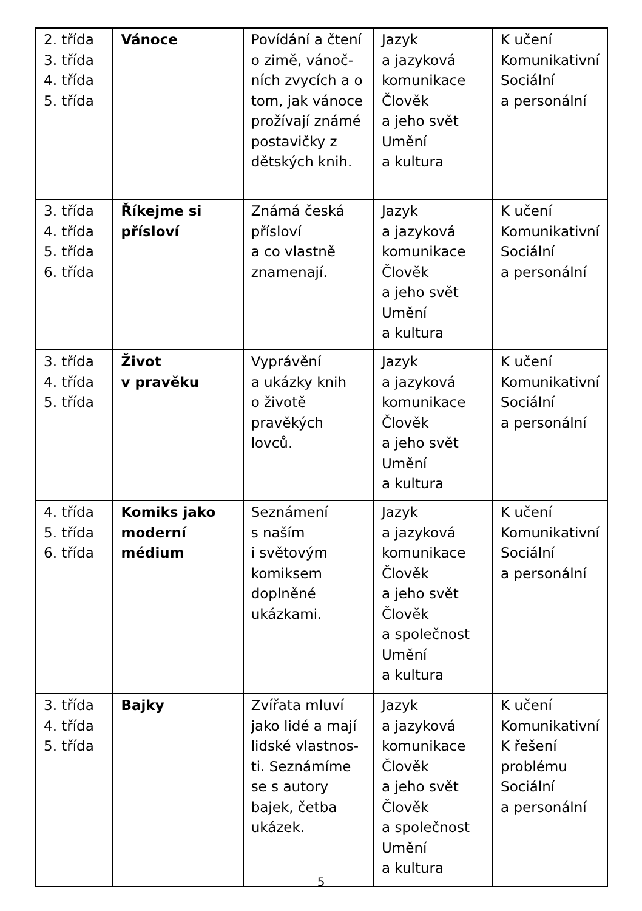| 2. třída 3. třída 4. třída 5. třída | Vánoce | Povídání a čtení o zimě, vánoč-ních zvycích a o tom, jak vánoce prožívají známé postavičky z dětských knih. | Jazyk a jazyková komunikace Člověk a jeho svět Umění a kultura | K učení Komunikativní Sociální a personální |
| 3. třída 4. třída 5. třída 6. třída | Říkejme si přísloví | Známá česká přísloví a co vlastně znamenají. | Jazyk a jazyková komunikace Člověk a jeho svět Umění a kultura | K učení Komunikativní Sociální a personální |
| 3. třída 4. třída 5. třída | Život v pravěku | Vyprávění a ukázky knih o životě pravěkých lovců. | Jazyk a jazyková komunikace Člověk a jeho svět Umění a kultura | K učení Komunikativní Sociální a personální |
| 4. třída 5. třída 6. třída | Komiks jako moderní médium | Seznámení s naším i světovým komiksem doplněné ukázkami. | Jazyk a jazyková komunikace Člověk a jeho svět Člověk a společnost Umění a kultura | K učení Komunikativní Sociální a personální |
| 3. třída 4. třída 5. třída | Bajky | Zvířata mluví jako lidé a mají lidské vlastnos-ti. Seznámíme se s autory bajek, četba ukázek. | Jazyk a jazyková komunikace Člověk a jeho svět Člověk a společnost Umění a kultura | K učení Komunikativní K řešení problému Sociální a personální |
5